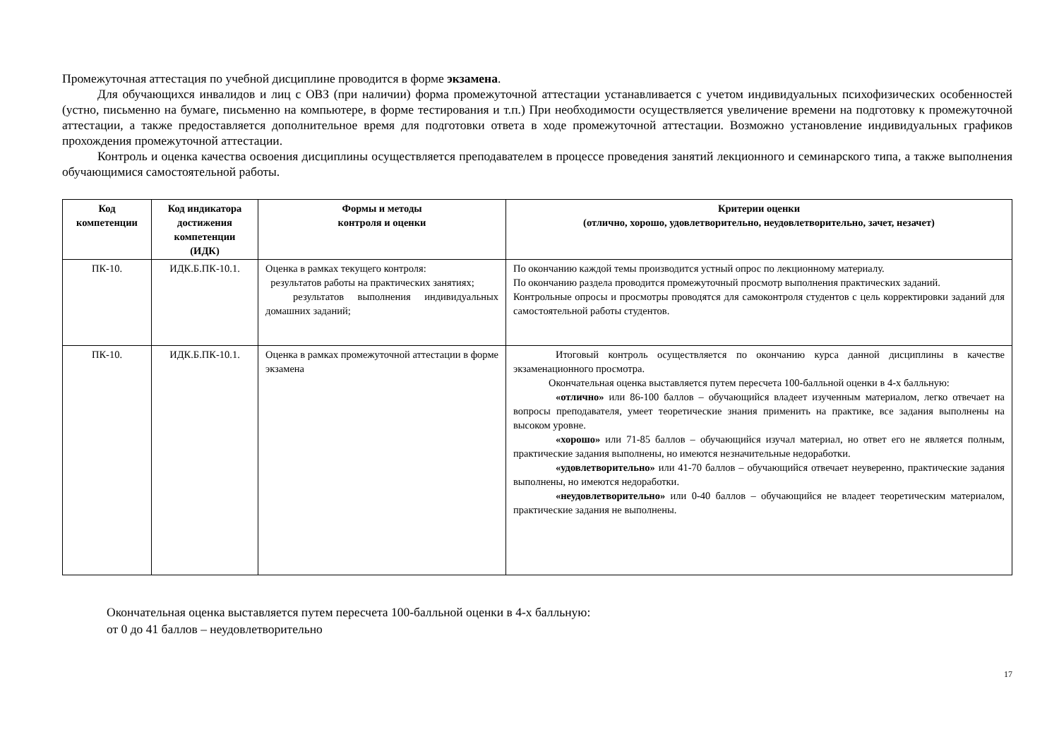Промежуточная аттестация по учебной дисциплине проводится в форме экзамена.
Для обучающихся инвалидов и лиц с ОВЗ (при наличии) форма промежуточной аттестации устанавливается с учетом индивидуальных психофизических особенностей (устно, письменно на бумаге, письменно на компьютере, в форме тестирования и т.п.) При необходимости осуществляется увеличение времени на подготовку к промежуточной аттестации, а также предоставляется дополнительное время для подготовки ответа в ходе промежуточной аттестации. Возможно установление индивидуальных графиков прохождения промежуточной аттестации.
Контроль и оценка качества освоения дисциплины осуществляется преподавателем в процессе проведения занятий лекционного и семинарского типа, а также выполнения обучающимися самостоятельной работы.
| Код компетенции | Код индикатора достижения компетенции (ИДК) | Формы и методы контроля и оценки | Критерии оценки (отлично, хорошо, удовлетворительно, неудовлетворительно, зачет, незачет) |
| --- | --- | --- | --- |
| ПК-10. | ИДК.Б.ПК-10.1. | Оценка в рамках текущего контроля: результатов работы на практических занятиях; результатов выполнения индивидуальных домашних заданий; | По окончанию каждой темы производится устный опрос по лекционному материалу. По окончанию раздела проводится промежуточный просмотр выполнения практических заданий. Контрольные опросы и просмотры проводятся для самоконтроля студентов с цель корректировки заданий для самостоятельной работы студентов. |
| ПК-10. | ИДК.Б.ПК-10.1. | Оценка в рамках промежуточной аттестации в форме экзамена | Итоговый контроль осуществляется по окончанию курса данной дисциплины в качестве экзаменационного просмотра. Окончательная оценка выставляется путем пересчета 100-балльной оценки в 4-х балльную: «отлично» или 86-100 баллов – обучающийся владеет изученным материалом, легко отвечает на вопросы преподавателя, умеет теоретические знания применить на практике, все задания выполнены на высоком уровне. «хорошо» или 71-85 баллов – обучающийся изучал материал, но ответ его не является полным, практические задания выполнены, но имеются незначительные недоработки. «удовлетворительно» или 41-70 баллов – обучающийся отвечает неуверенно, практические задания выполнены, но имеются недоработки. «неудовлетворительно» или 0-40 баллов – обучающийся не владеет теоретическим материалом, практические задания не выполнены. |
Окончательная оценка выставляется путем пересчета 100-балльной оценки в 4-х балльную:
от 0 до 41 баллов – неудовлетворительно
17